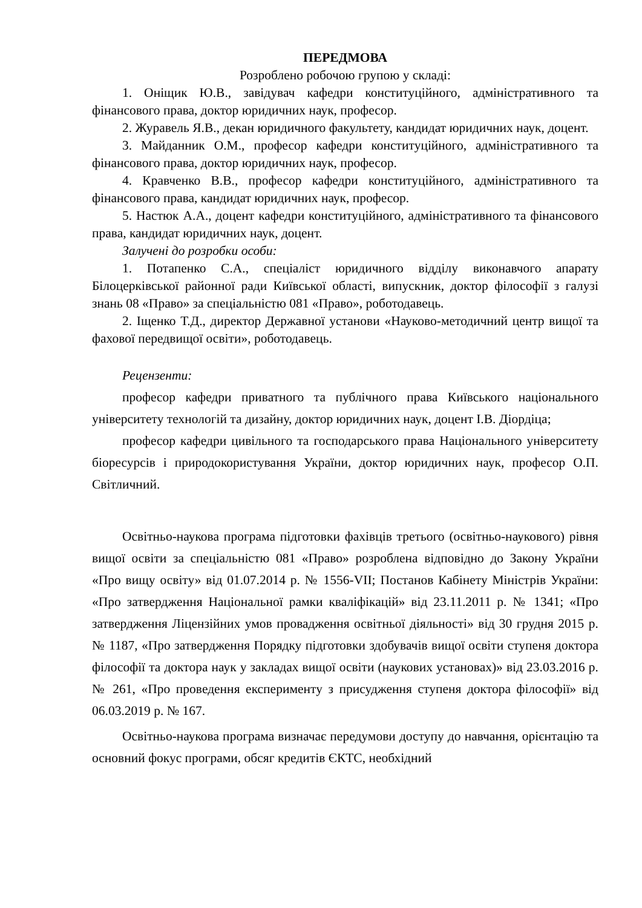ПЕРЕДМОВА
Розроблено робочою групою у складі:
1. Оніщик Ю.В., завідувач кафедри конституційного, адміністративного та фінансового права, доктор юридичних наук, професор.
2. Журавель Я.В., декан юридичного факультету, кандидат юридичних наук, доцент.
3. Майданник О.М., професор кафедри конституційного, адміністративного та фінансового права, доктор юридичних наук, професор.
4. Кравченко В.В., професор кафедри конституційного, адміністративного та фінансового права, кандидат юридичних наук, професор.
5. Настюк А.А., доцент кафедри конституційного, адміністративного та фінансового права, кандидат юридичних наук, доцент.
Залучені до розробки особи:
1. Потапенко С.А., спеціаліст юридичного відділу виконавчого апарату Білоцерківської районної ради Київської області, випускник, доктор філософії з галузі знань 08 «Право» за спеціальністю 081 «Право», роботодавець.
2. Іщенко Т.Д., директор Державної установи «Науково-методичний центр вищої та фахової передвищої освіти», роботодавець.
Рецензенти:
професор кафедри приватного та публічного права Київського національного університету технологій та дизайну, доктор юридичних наук, доцент І.В. Діордіца;
професор кафедри цивільного та господарського права Національного університету біоресурсів і природокористування України, доктор юридичних наук, професор О.П. Світличний.
Освітньо-наукова програма підготовки фахівців третього (освітньо-наукового) рівня вищої освіти за спеціальністю 081 «Право» розроблена відповідно до Закону України «Про вищу освіту» від 01.07.2014 р. № 1556-VII; Постанов Кабінету Міністрів України: «Про затвердження Національної рамки кваліфікацій» від 23.11.2011 р. № 1341; «Про затвердження Ліцензійних умов провадження освітньої діяльності» від 30 грудня 2015 р. № 1187, «Про затвердження Порядку підготовки здобувачів вищої освіти ступеня доктора філософії та доктора наук у закладах вищої освіти (наукових установах)» від 23.03.2016 р. № 261, «Про проведення експерименту з присудження ступеня доктора філософії» від 06.03.2019 р. № 167.
Освітньо-наукова програма визначає передумови доступу до навчання, орієнтацію та основний фокус програми, обсяг кредитів ЄКТС, необхідний